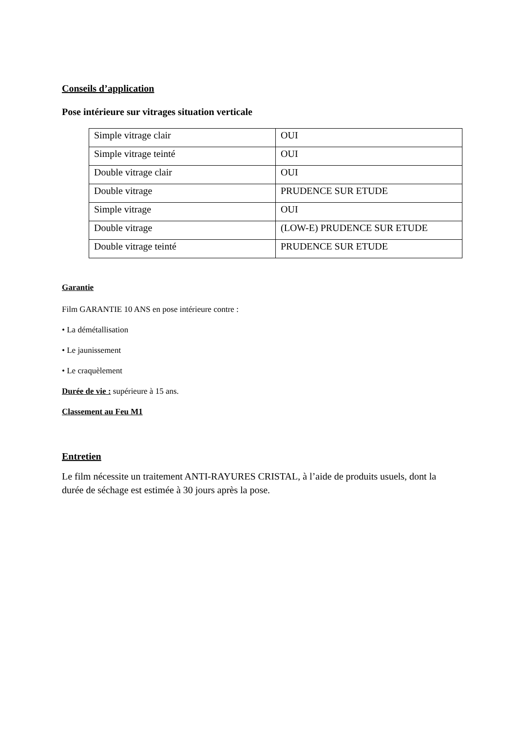Conseils d’application
Pose intérieure sur vitrages situation verticale
| Simple vitrage clair | OUI |
| Simple vitrage teinté | OUI |
| Double vitrage clair | OUI |
| Double vitrage | PRUDENCE SUR ETUDE |
| Simple vitrage | OUI |
| Double vitrage | (LOW-E) PRUDENCE SUR ETUDE |
| Double vitrage teinté | PRUDENCE SUR ETUDE |
Garantie
Film GARANTIE 10 ANS en pose intérieure contre :
• La démétallisation
• Le jaunissement
• Le craquèlement
Durée de vie : supérieure à 15 ans.
Classement au Feu M1
Entretien
Le film nécessite un traitement ANTI-RAYURES CRISTAL, à l’aide de produits usuels, dont la durée de séchage est estimée à 30 jours après la pose.